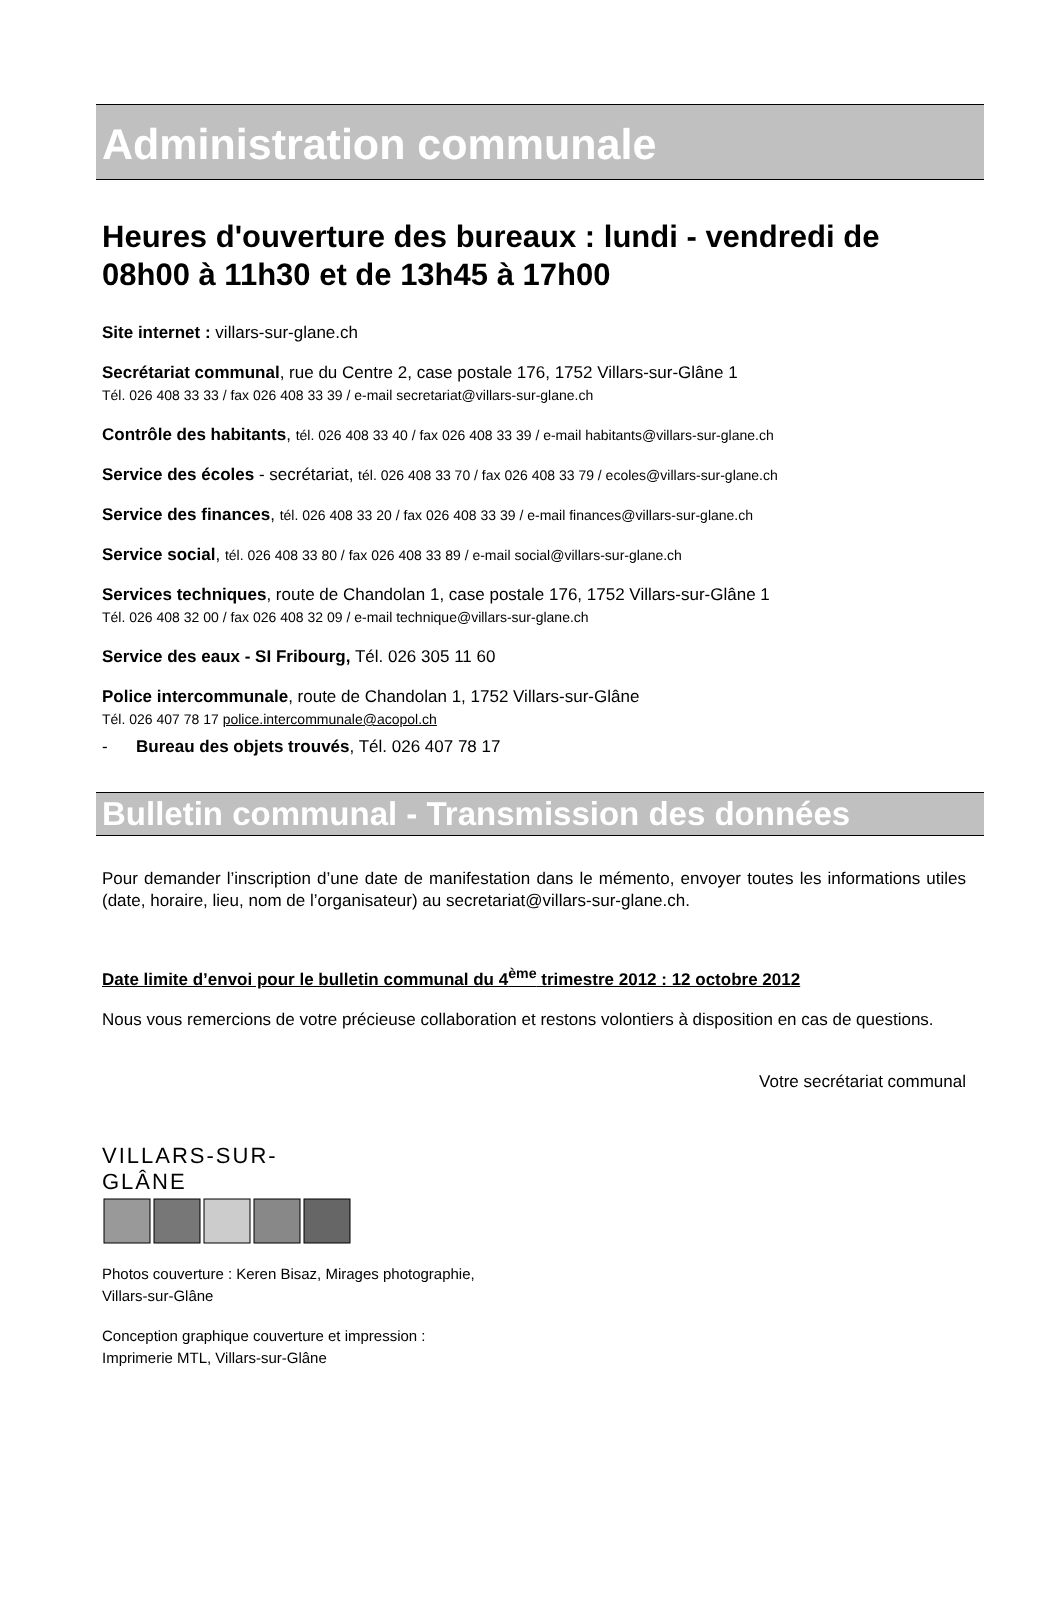Administration communale
Heures d'ouverture des bureaux : lundi - vendredi de 08h00 à 11h30 et de 13h45 à 17h00
Site internet : villars-sur-glane.ch
Secrétariat communal, rue du Centre 2, case postale 176, 1752 Villars-sur-Glâne 1
Tél. 026 408 33 33 / fax 026 408 33 39 / e-mail secretariat@villars-sur-glane.ch
Contrôle des habitants, tél. 026 408 33 40 / fax 026 408 33 39 / e-mail habitants@villars-sur-glane.ch
Service des écoles - secrétariat, tél. 026 408 33 70 / fax 026 408 33 79 / ecoles@villars-sur-glane.ch
Service des finances, tél. 026 408 33 20 / fax 026 408 33 39 / e-mail finances@villars-sur-glane.ch
Service social, tél. 026 408 33 80 / fax 026 408 33 89 / e-mail social@villars-sur-glane.ch
Services techniques, route de Chandolan 1, case postale 176, 1752 Villars-sur-Glâne 1
Tél. 026 408 32 00 / fax 026 408 32 09 / e-mail technique@villars-sur-glane.ch
Service des eaux - SI Fribourg, Tél. 026 305 11 60
Police intercommunale, route de Chandolan 1, 1752 Villars-sur-Glâne
Tél. 026 407 78 17 police.intercommunale@acopol.ch
- Bureau des objets trouvés, Tél. 026 407 78 17
Bulletin communal - Transmission des données
Pour demander l’inscription d’une date de manifestation dans le mémento, envoyer toutes les informations utiles (date, horaire, lieu, nom de l’organisateur) au secretariat@villars-sur-glane.ch.
Date limite d’envoi pour le bulletin communal du 4<sup>ème</sup> trimestre 2012 : 12 octobre 2012
Nous vous remercions de votre précieuse collaboration et restons volontiers à disposition en cas de questions.
Votre secrétariat communal
VILLARS-SUR-GLÂNE
Photos couverture : Keren Bisaz, Mirages photographie,
Villars-sur-Glâne
Conception graphique couverture et impression :
Imprimerie MTL, Villars-sur-Glâne